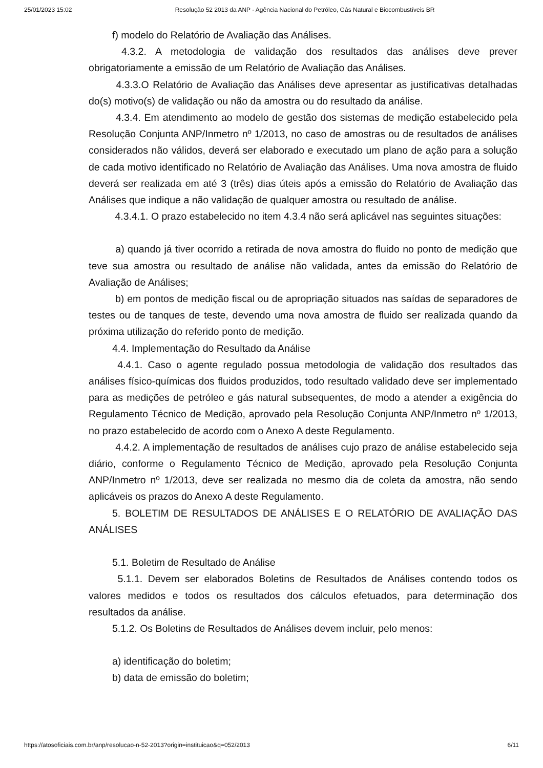25/01/2023 15:02 Resolução 52 2013 da ANP - Agência Nacional do Petróleo, Gás Natural e Biocombustíveis BR
f) modelo do Relatório de Avaliação das Análises.
4.3.2. A metodologia de validação dos resultados das análises deve prever obrigatoriamente a emissão de um Relatório de Avaliação das Análises.
4.3.3.O Relatório de Avaliação das Análises deve apresentar as justificativas detalhadas do(s) motivo(s) de validação ou não da amostra ou do resultado da análise.
4.3.4. Em atendimento ao modelo de gestão dos sistemas de medição estabelecido pela Resolução Conjunta ANP/Inmetro nº 1/2013, no caso de amostras ou de resultados de análises considerados não válidos, deverá ser elaborado e executado um plano de ação para a solução de cada motivo identificado no Relatório de Avaliação das Análises. Uma nova amostra de fluido deverá ser realizada em até 3 (três) dias úteis após a emissão do Relatório de Avaliação das Análises que indique a não validação de qualquer amostra ou resultado de análise.
4.3.4.1. O prazo estabelecido no item 4.3.4 não será aplicável nas seguintes situações:
a) quando já tiver ocorrido a retirada de nova amostra do fluido no ponto de medição que teve sua amostra ou resultado de análise não validada, antes da emissão do Relatório de Avaliação de Análises;
b) em pontos de medição fiscal ou de apropriação situados nas saídas de separadores de testes ou de tanques de teste, devendo uma nova amostra de fluido ser realizada quando da próxima utilização do referido ponto de medição.
4.4. Implementação do Resultado da Análise
4.4.1. Caso o agente regulado possua metodologia de validação dos resultados das análises físico-químicas dos fluidos produzidos, todo resultado validado deve ser implementado para as medições de petróleo e gás natural subsequentes, de modo a atender a exigência do Regulamento Técnico de Medição, aprovado pela Resolução Conjunta ANP/Inmetro nº 1/2013, no prazo estabelecido de acordo com o Anexo A deste Regulamento.
4.4.2. A implementação de resultados de análises cujo prazo de análise estabelecido seja diário, conforme o Regulamento Técnico de Medição, aprovado pela Resolução Conjunta ANP/Inmetro nº 1/2013, deve ser realizada no mesmo dia de coleta da amostra, não sendo aplicáveis os prazos do Anexo A deste Regulamento.
5. BOLETIM DE RESULTADOS DE ANÁLISES E O RELATÓRIO DE AVALIAÇÃO DAS ANÁLISES
5.1. Boletim de Resultado de Análise
5.1.1. Devem ser elaborados Boletins de Resultados de Análises contendo todos os valores medidos e todos os resultados dos cálculos efetuados, para determinação dos resultados da análise.
5.1.2. Os Boletins de Resultados de Análises devem incluir, pelo menos:
a) identificação do boletim;
b) data de emissão do boletim;
https://atosoficiais.com.br/anp/resolucao-n-52-2013?origin=instituicao&q=052/2013 6/11